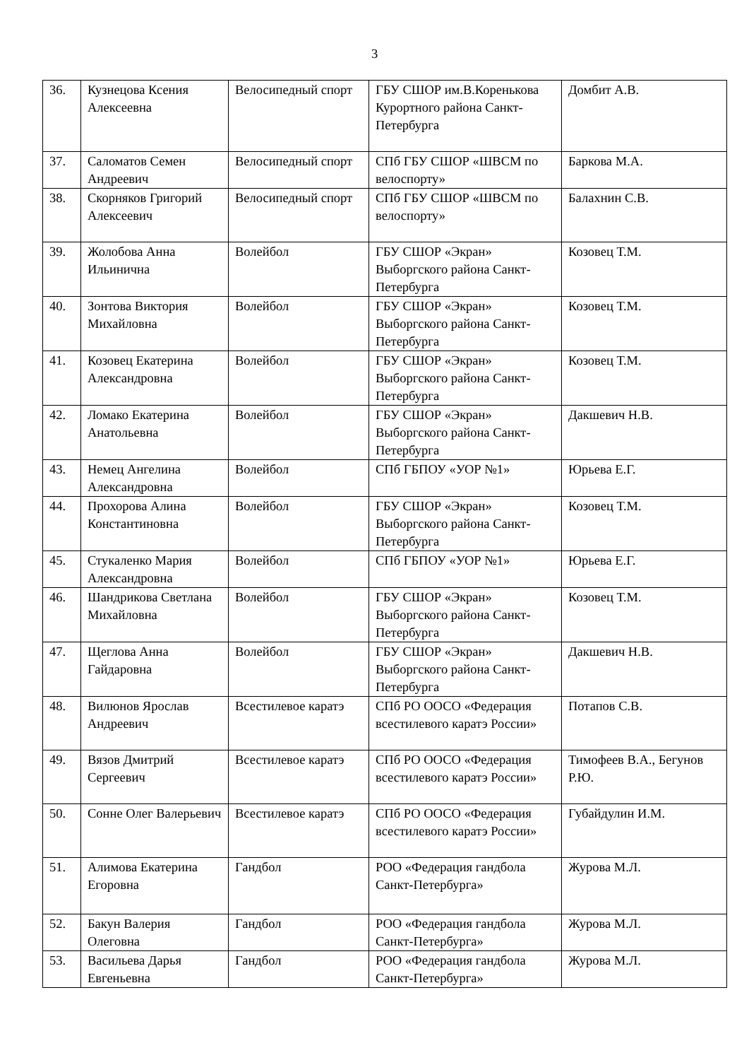3
| 36. | Кузнецова Ксения Алексеевна | Велосипедный спорт | ГБУ СШОР им.В.Коренькова Курортного района Санкт-Петербурга | Домбит А.В. |
| 37. | Саломатов Семен Андреевич | Велосипедный спорт | СПб ГБУ СШОР «ШВСМ по велоспорту» | Баркова М.А. |
| 38. | Скорняков Григорий Алексеевич | Велосипедный спорт | СПб ГБУ СШОР «ШВСМ по велоспорту» | Балахнин С.В. |
| 39. | Жолобова Анна Ильинична | Волейбол | ГБУ СШОР «Экран» Выборгского района Санкт-Петербурга | Козовец Т.М. |
| 40. | Зонтова Виктория Михайловна | Волейбол | ГБУ СШОР «Экран» Выборгского района Санкт-Петербурга | Козовец Т.М. |
| 41. | Козовец Екатерина Александровна | Волейбол | ГБУ СШОР «Экран» Выборгского района Санкт-Петербурга | Козовец Т.М. |
| 42. | Ломако Екатерина Анатольевна | Волейбол | ГБУ СШОР «Экран» Выборгского района Санкт-Петербурга | Дакшевич Н.В. |
| 43. | Немец Ангелина Александровна | Волейбол | СПб ГБПОУ «УОР №1» | Юрьева Е.Г. |
| 44. | Прохорова Алина Константиновна | Волейбол | ГБУ СШОР «Экран» Выборгского района Санкт-Петербурга | Козовец Т.М. |
| 45. | Стукаленко Мария Александровна | Волейбол | СПб ГБПОУ «УОР №1» | Юрьева Е.Г. |
| 46. | Шандрикова Светлана Михайловна | Волейбол | ГБУ СШОР «Экран» Выборгского района Санкт-Петербурга | Козовец Т.М. |
| 47. | Щеглова Анна Гайдаровна | Волейбол | ГБУ СШОР «Экран» Выборгского района Санкт-Петербурга | Дакшевич Н.В. |
| 48. | Вилюнов Ярослав Андреевич | Всестилевое каратэ | СПб РО ООСО «Федерация всестилевого каратэ России» | Потапов С.В. |
| 49. | Вязов Дмитрий Сергеевич | Всестилевое каратэ | СПб РО ООСО «Федерация всестилевого каратэ России» | Тимофеев В.А., Бегунов Р.Ю. |
| 50. | Сонне Олег Валерьевич | Всестилевое каратэ | СПб РО ООСО «Федерация всестилевого каратэ России» | Губайдулин И.М. |
| 51. | Алимова Екатерина Егоровна | Гандбол | РОО «Федерация гандбола Санкт-Петербурга» | Журова М.Л. |
| 52. | Бакун Валерия Олеговна | Гандбол | РОО «Федерация гандбола Санкт-Петербурга» | Журова М.Л. |
| 53. | Васильева Дарья Евгеньевна | Гандбол | РОО «Федерация гандбола Санкт-Петербурга» | Журова М.Л. |